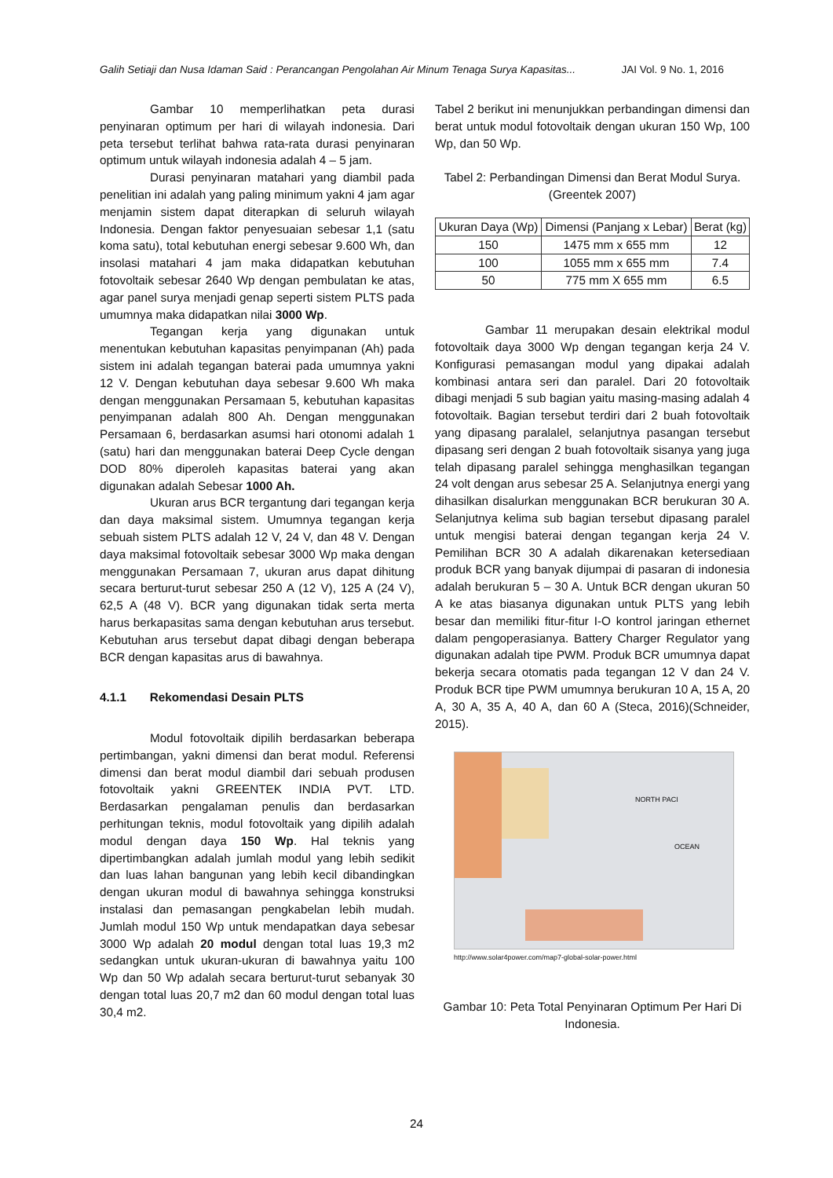Galih Setiaji dan Nusa Idaman Said : Perancangan Pengolahan Air Minum Tenaga Surya Kapasitas... JAI Vol. 9 No. 1, 2016
Gambar 10 memperlihatkan peta durasi penyinaran optimum per hari di wilayah indonesia. Dari peta tersebut terlihat bahwa rata-rata durasi penyinaran optimum untuk wilayah indonesia adalah 4 – 5 jam.
Durasi penyinaran matahari yang diambil pada penelitian ini adalah yang paling minimum yakni 4 jam agar menjamin sistem dapat diterapkan di seluruh wilayah Indonesia. Dengan faktor penyesuaian sebesar 1,1 (satu koma satu), total kebutuhan energi sebesar 9.600 Wh, dan insolasi matahari 4 jam maka didapatkan kebutuhan fotovoltaik sebesar 2640 Wp dengan pembulatan ke atas, agar panel surya menjadi genap seperti sistem PLTS pada umumnya maka didapatkan nilai 3000 Wp.
Tegangan kerja yang digunakan untuk menentukan kebutuhan kapasitas penyimpanan (Ah) pada sistem ini adalah tegangan baterai pada umumnya yakni 12 V. Dengan kebutuhan daya sebesar 9.600 Wh maka dengan menggunakan Persamaan 5, kebutuhan kapasitas penyimpanan adalah 800 Ah. Dengan menggunakan Persamaan 6, berdasarkan asumsi hari otonomi adalah 1 (satu) hari dan menggunakan baterai Deep Cycle dengan DOD 80% diperoleh kapasitas baterai yang akan digunakan adalah Sebesar 1000 Ah.
Ukuran arus BCR tergantung dari tegangan kerja dan daya maksimal sistem. Umumnya tegangan kerja sebuah sistem PLTS adalah 12 V, 24 V, dan 48 V. Dengan daya maksimal fotovoltaik sebesar 3000 Wp maka dengan menggunakan Persamaan 7, ukuran arus dapat dihitung secara berturut-turut sebesar 250 A (12 V), 125 A (24 V), 62,5 A (48 V). BCR yang digunakan tidak serta merta harus berkapasitas sama dengan kebutuhan arus tersebut. Kebutuhan arus tersebut dapat dibagi dengan beberapa BCR dengan kapasitas arus di bawahnya.
4.1.1 Rekomendasi Desain PLTS
Modul fotovoltaik dipilih berdasarkan beberapa pertimbangan, yakni dimensi dan berat modul. Referensi dimensi dan berat modul diambil dari sebuah produsen fotovoltaik yakni GREENTEK INDIA PVT. LTD. Berdasarkan pengalaman penulis dan berdasarkan perhitungan teknis, modul fotovoltaik yang dipilih adalah modul dengan daya 150 Wp. Hal teknis yang dipertimbangkan adalah jumlah modul yang lebih sedikit dan luas lahan bangunan yang lebih kecil dibandingkan dengan ukuran modul di bawahnya sehingga konstruksi instalasi dan pemasangan pengkabelan lebih mudah. Jumlah modul 150 Wp untuk mendapatkan daya sebesar 3000 Wp adalah 20 modul dengan total luas 19,3 m2 sedangkan untuk ukuran-ukuran di bawahnya yaitu 100 Wp dan 50 Wp adalah secara berturut-turut sebanyak 30 dengan total luas 20,7 m2 dan 60 modul dengan total luas 30,4 m2.
Tabel 2 berikut ini menunjukkan perbandingan dimensi dan berat untuk modul fotovoltaik dengan ukuran 150 Wp, 100 Wp, dan 50 Wp.
Tabel 2: Perbandingan Dimensi dan Berat Modul Surya. (Greentek 2007)
| Ukuran Daya (Wp) | Dimensi (Panjang x Lebar) | Berat (kg) |
| --- | --- | --- |
| 150 | 1475 mm x 655 mm | 12 |
| 100 | 1055 mm x 655 mm | 7.4 |
| 50 | 775 mm X 655 mm | 6.5 |
Gambar 11 merupakan desain elektrikal modul fotovoltaik daya 3000 Wp dengan tegangan kerja 24 V. Konfigurasi pemasangan modul yang dipakai adalah kombinasi antara seri dan paralel. Dari 20 fotovoltaik dibagi menjadi 5 sub bagian yaitu masing-masing adalah 4 fotovoltaik. Bagian tersebut terdiri dari 2 buah fotovoltaik yang dipasang paralalel, selanjutnya pasangan tersebut dipasang seri dengan 2 buah fotovoltaik sisanya yang juga telah dipasang paralel sehingga menghasilkan tegangan 24 volt dengan arus sebesar 25 A. Selanjutnya energi yang dihasilkan disalurkan menggunakan BCR berukuran 30 A. Selanjutnya kelima sub bagian tersebut dipasang paralel untuk mengisi baterai dengan tegangan kerja 24 V. Pemilihan BCR 30 A adalah dikarenakan ketersediaan produk BCR yang banyak dijumpai di pasaran di indonesia adalah berukuran 5 – 30 A. Untuk BCR dengan ukuran 50 A ke atas biasanya digunakan untuk PLTS yang lebih besar dan memiliki fitur-fitur I-O kontrol jaringan ethernet dalam pengoperasianya. Battery Charger Regulator yang digunakan adalah tipe PWM. Produk BCR umumnya dapat bekerja secara otomatis pada tegangan 12 V dan 24 V. Produk BCR tipe PWM umumnya berukuran 10 A, 15 A, 20 A, 30 A, 35 A, 40 A, dan 60 A (Steca, 2016)(Schneider, 2015).
NORTH PACI
OCEAN
http://www.solar4power.com/map7-global-solar-power.html
Gambar 10: Peta Total Penyinaran Optimum Per Hari Di Indonesia.
24